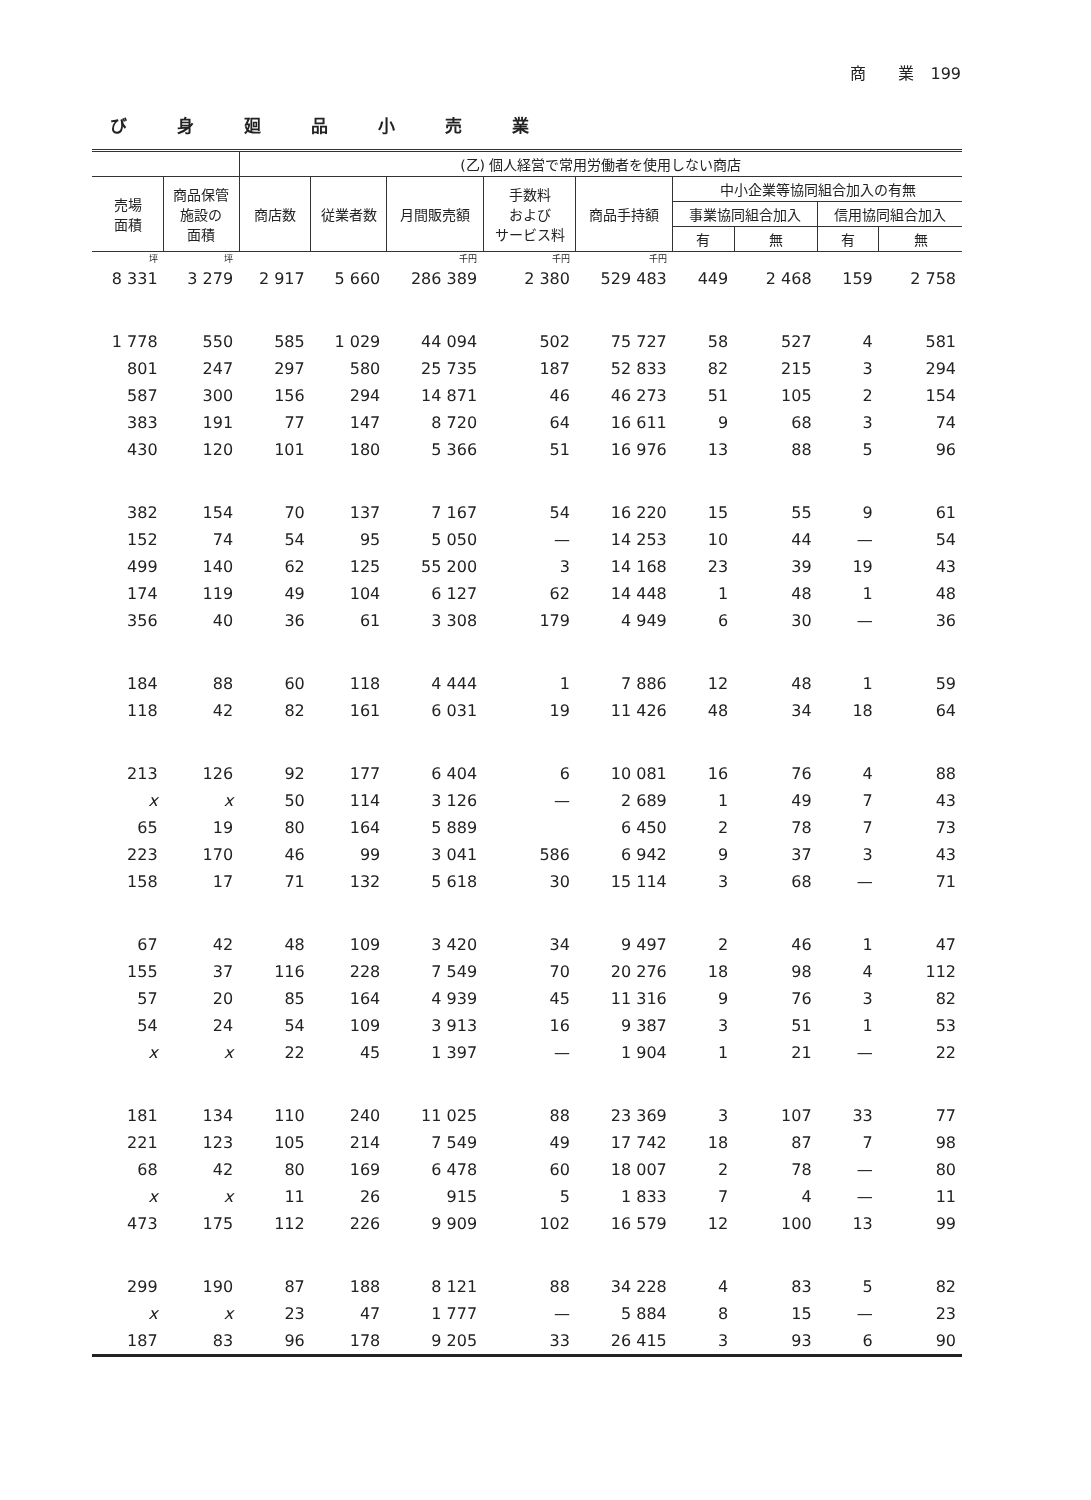商　　業　199
び身廻品小売業
| | | (乙) 個人経営で常用労働者を使用しない商店 | | | | | | | | |
| --- | --- | --- | --- | --- | --- | --- | --- | --- | --- | --- |
| 売場 面積 | 商品保管 施設の 面積 | 商店数 | 従業者数 | 月間販売額 | 手数料 および サービス料 | 商品手持額 | 中小企業等協同組合加入の有無 | | | |
| | | | | | | | 事業協同組合加入 | | 信用協同組合加入 | |
| | | | | | | | 有 | 無 | 有 | 無 |
| 坪 | 坪 | | | 千円 | 千円 | 千円 | | | | |
| 8 331 | 3 279 | 2 917 | 5 660 | 286 389 | 2 380 | 529 483 | 449 | 2 468 | 159 | 2 758 |
| 1 778 | 550 | 585 | 1 029 | 44 094 | 502 | 75 727 | 58 | 527 | 4 | 581 |
| 801 | 247 | 297 | 580 | 25 735 | 187 | 52 833 | 82 | 215 | 3 | 294 |
| 587 | 300 | 156 | 294 | 14 871 | 46 | 46 273 | 51 | 105 | 2 | 154 |
| 383 | 191 | 77 | 147 | 8 720 | 64 | 16 611 | 9 | 68 | 3 | 74 |
| 430 | 120 | 101 | 180 | 5 366 | 51 | 16 976 | 13 | 88 | 5 | 96 |
| 382 | 154 | 70 | 137 | 7 167 | 54 | 16 220 | 15 | 55 | 9 | 61 |
| 152 | 74 | 54 | 95 | 5 050 | — | 14 253 | 10 | 44 | — | 54 |
| 499 | 140 | 62 | 125 | 55 200 | 3 | 14 168 | 23 | 39 | 19 | 43 |
| 174 | 119 | 49 | 104 | 6 127 | 62 | 14 448 | 1 | 48 | 1 | 48 |
| 356 | 40 | 36 | 61 | 3 308 | 179 | 4 949 | 6 | 30 | — | 36 |
| 184 | 88 | 60 | 118 | 4 444 | 1 | 7 886 | 12 | 48 | 1 | 59 |
| 118 | 42 | 82 | 161 | 6 031 | 19 | 11 426 | 48 | 34 | 18 | 64 |
| 213 | 126 | 92 | 177 | 6 404 | 6 | 10 081 | 16 | 76 | 4 | 88 |
| x | x | 50 | 114 | 3 126 | — | 2 689 | 1 | 49 | 7 | 43 |
| 65 | 19 | 80 | 164 | 5 889 | | 6 450 | 2 | 78 | 7 | 73 |
| 223 | 170 | 46 | 99 | 3 041 | 586 | 6 942 | 9 | 37 | 3 | 43 |
| 158 | 17 | 71 | 132 | 5 618 | 30 | 15 114 | 3 | 68 | — | 71 |
| 67 | 42 | 48 | 109 | 3 420 | 34 | 9 497 | 2 | 46 | 1 | 47 |
| 155 | 37 | 116 | 228 | 7 549 | 70 | 20 276 | 18 | 98 | 4 | 112 |
| 57 | 20 | 85 | 164 | 4 939 | 45 | 11 316 | 9 | 76 | 3 | 82 |
| 54 | 24 | 54 | 109 | 3 913 | 16 | 9 387 | 3 | 51 | 1 | 53 |
| x | x | 22 | 45 | 1 397 | — | 1 904 | 1 | 21 | — | 22 |
| 181 | 134 | 110 | 240 | 11 025 | 88 | 23 369 | 3 | 107 | 33 | 77 |
| 221 | 123 | 105 | 214 | 7 549 | 49 | 17 742 | 18 | 87 | 7 | 98 |
| 68 | 42 | 80 | 169 | 6 478 | 60 | 18 007 | 2 | 78 | — | 80 |
| x | x | 11 | 26 | 915 | 5 | 1 833 | 7 | 4 | — | 11 |
| 473 | 175 | 112 | 226 | 9 909 | 102 | 16 579 | 12 | 100 | 13 | 99 |
| 299 | 190 | 87 | 188 | 8 121 | 88 | 34 228 | 4 | 83 | 5 | 82 |
| x | x | 23 | 47 | 1 777 | — | 5 884 | 8 | 15 | — | 23 |
| 187 | 83 | 96 | 178 | 9 205 | 33 | 26 415 | 3 | 93 | 6 | 90 |